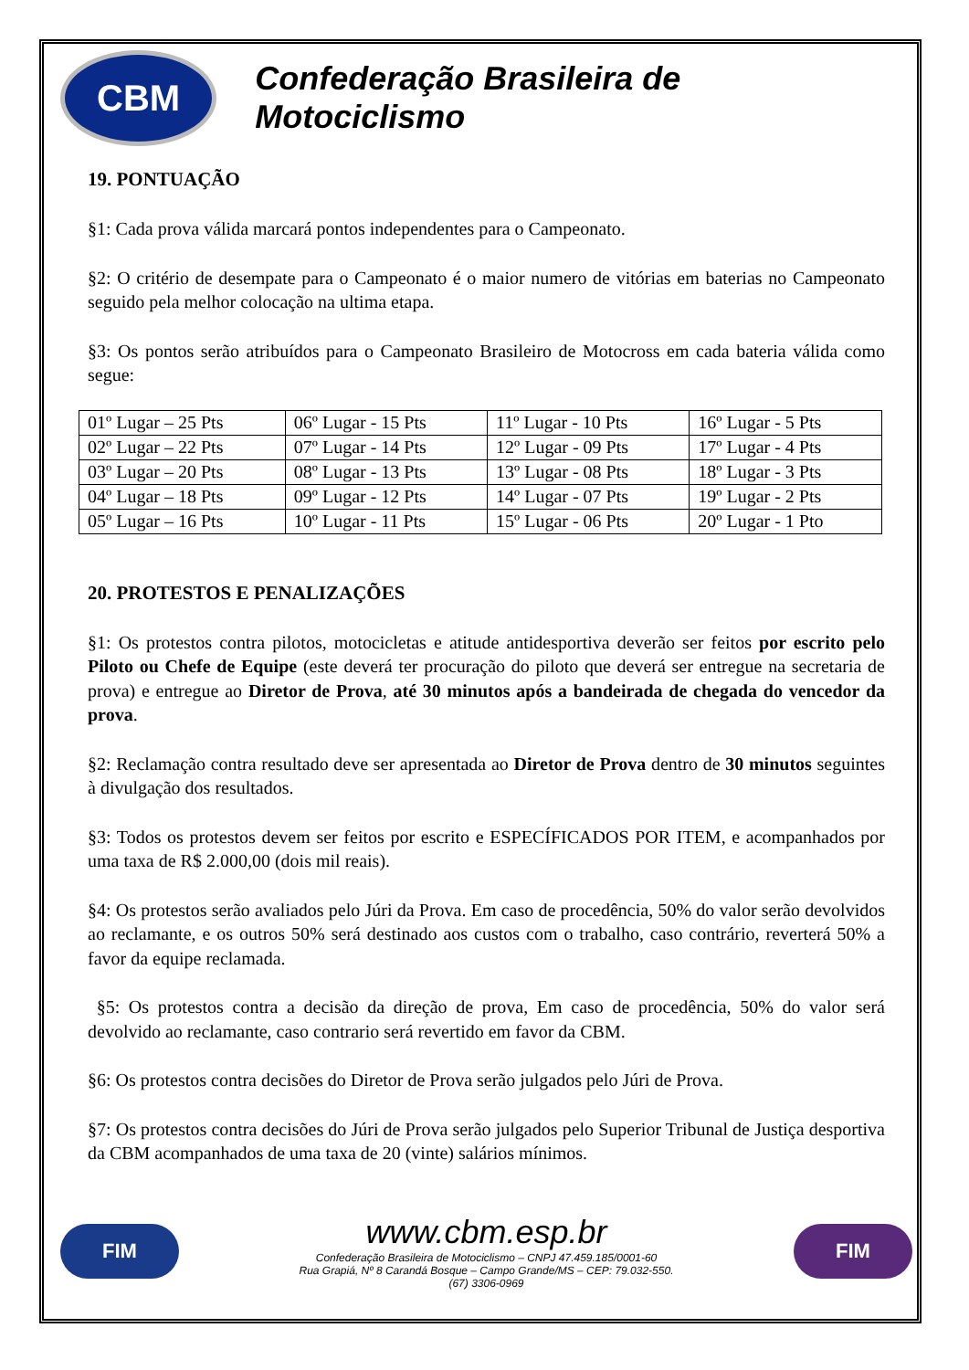CBM
Confederação Brasileira de Motociclismo
19. PONTUAÇÃO
§1: Cada prova válida marcará pontos independentes para o Campeonato.
§2: O critério de desempate para o Campeonato é o maior numero de vitórias em baterias no Campeonato seguido pela melhor colocação na ultima etapa.
§3: Os pontos serão atribuídos para o Campeonato Brasileiro de Motocross em cada bateria válida como segue:
| 01º Lugar – 25 Pts | 06º Lugar - 15 Pts | 11º Lugar - 10 Pts | 16º Lugar - 5 Pts |
| 02º Lugar – 22 Pts | 07º Lugar - 14 Pts | 12º Lugar - 09 Pts | 17º Lugar - 4 Pts |
| 03º Lugar – 20 Pts | 08º Lugar - 13 Pts | 13º Lugar - 08 Pts | 18º Lugar - 3 Pts |
| 04º Lugar – 18 Pts | 09º Lugar - 12 Pts | 14º Lugar - 07 Pts | 19º Lugar - 2 Pts |
| 05º Lugar – 16 Pts | 10º Lugar - 11 Pts | 15º Lugar - 06 Pts | 20º Lugar - 1 Pto |
20. PROTESTOS E PENALIZAÇÕES
§1: Os protestos contra pilotos, motocicletas e atitude antidesportiva deverão ser feitos por escrito pelo Piloto ou Chefe de Equipe (este deverá ter procuração do piloto que deverá ser entregue na secretaria de prova) e entregue ao Diretor de Prova, até 30 minutos após a bandeirada de chegada do vencedor da prova.
§2: Reclamação contra resultado deve ser apresentada ao Diretor de Prova dentro de 30 minutos seguintes à divulgação dos resultados.
§3: Todos os protestos devem ser feitos por escrito e ESPECÍFICADOS POR ITEM, e acompanhados por uma taxa de R$ 2.000,00 (dois mil reais).
§4: Os protestos serão avaliados pelo Júri da Prova. Em caso de procedência, 50% do valor serão devolvidos ao reclamante, e os outros 50% será destinado aos custos com o trabalho, caso contrário, reverterá 50% a favor da equipe reclamada.
§5: Os protestos contra a decisão da direção de prova, Em caso de procedência, 50% do valor será devolvido ao reclamante, caso contrario será revertido em favor da CBM.
§6: Os protestos contra decisões do Diretor de Prova serão julgados pelo Júri de Prova.
§7: Os protestos contra decisões do Júri de Prova serão julgados pelo Superior Tribunal de Justiça desportiva da CBM acompanhados de uma taxa de 20 (vinte) salários mínimos.
FIM
www.cbm.esp.br
Confederação Brasileira de Motociclismo – CNPJ 47.459.185/0001-60
Rua Grapiá, Nº 8 Carandá Bosque – Campo Grande/MS – CEP: 79.032-550.
(67) 3306-0969
FIM